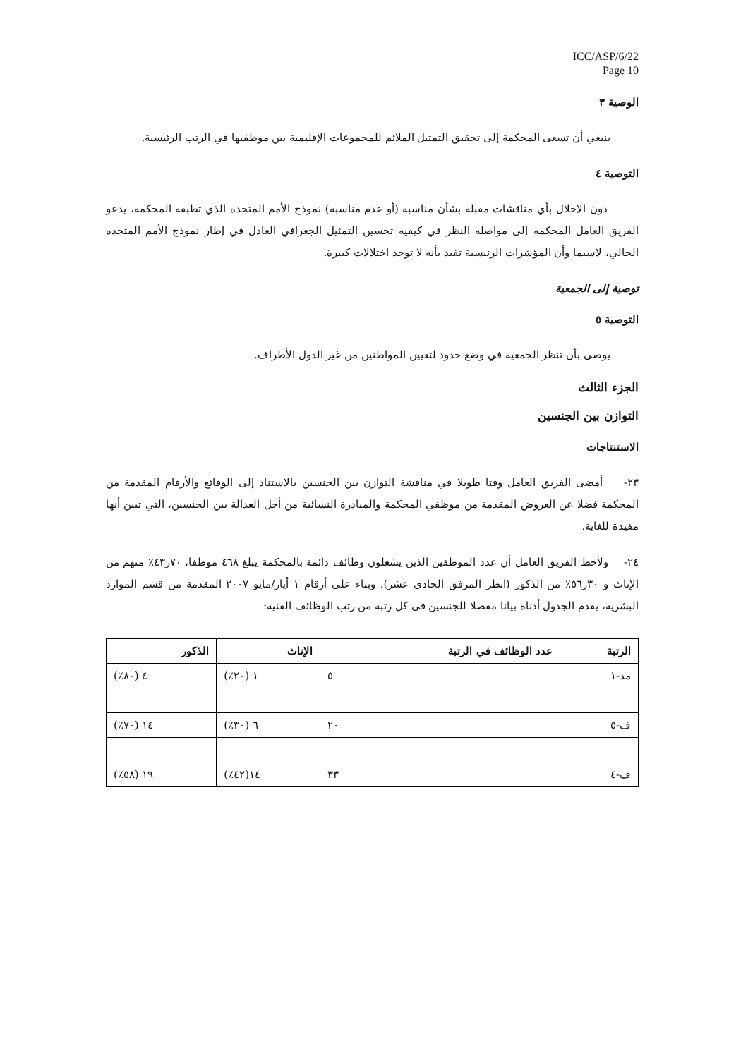ICC/ASP/6/22
Page 10
الوصية ٣
ينبغي أن تسعى المحكمة إلى تحقيق التمثيل الملائم للمجموعات الإقليمية بين موظفيها في الرتب الرئيسية.
التوصية ٤
دون الإخلال بأي مناقشات مقبلة بشأن مناسبة (أو عدم مناسبة) نموذج الأمم المتحدة الذي تطبقه المحكمة، يدعو الفريق العامل المحكمة إلى مواصلة النظر في كيفية تحسين التمثيل الجغرافي العادل في إطار نموذج الأمم المتحدة الحالي، لاسيما وأن المؤشرات الرئيسية تفيد بأنه لا توجد اختلالات كبيرة.
توصية إلى الجمعية
التوصية ٥
يوصى بأن تنظر الجمعية في وضع حدود لتعيين المواطنين من غير الدول الأطراف.
الجزء الثالث
التوازن بين الجنسين
الاستنتاجات
٢٣- أمضى الفريق العامل وقتا طويلا في مناقشة التوازن بين الجنسين بالاستناد إلى الوقائع والأرقام المقدمة من المحكمة فضلا عن العروض المقدمة من موظفي المحكمة والمبادرة النسائية من أجل العدالة بين الجنسين، التي تبين أنها مفيدة للغاية.
٢٤- ولاحظ الفريق العامل أن عدد الموظفين الذين يشغلون وظائف دائمة بالمحكمة يبلغ ٤٦٨ موظفا، ٧٠ر٤٣٪ منهم من الإناث و ٣٠ر٥٦٪ من الذكور (انظر المرفق الحادي عشر). وبناء على أرقام ١ أيار/مايو ٢٠٠٧ المقدمة من قسم الموارد البشرية، يقدم الجدول أدناه بيانا مفصلا للجنسين في كل رتبة من رتب الوظائف الفنية:
| الرتبة | عدد الوظائف في الرتبة | الإناث | الذكور |
| --- | --- | --- | --- |
| مد-١ | ٥ | ١ (٢٠٪) | ٤ (٨٠٪) |
| ف-٥ | ٢٠ | ٦ (٣٠٪) | ١٤ (٧٠٪) |
| ف-٤ | ٣٣ | ١٤(٤٢٪) | ١٩ (٥٨٪) |